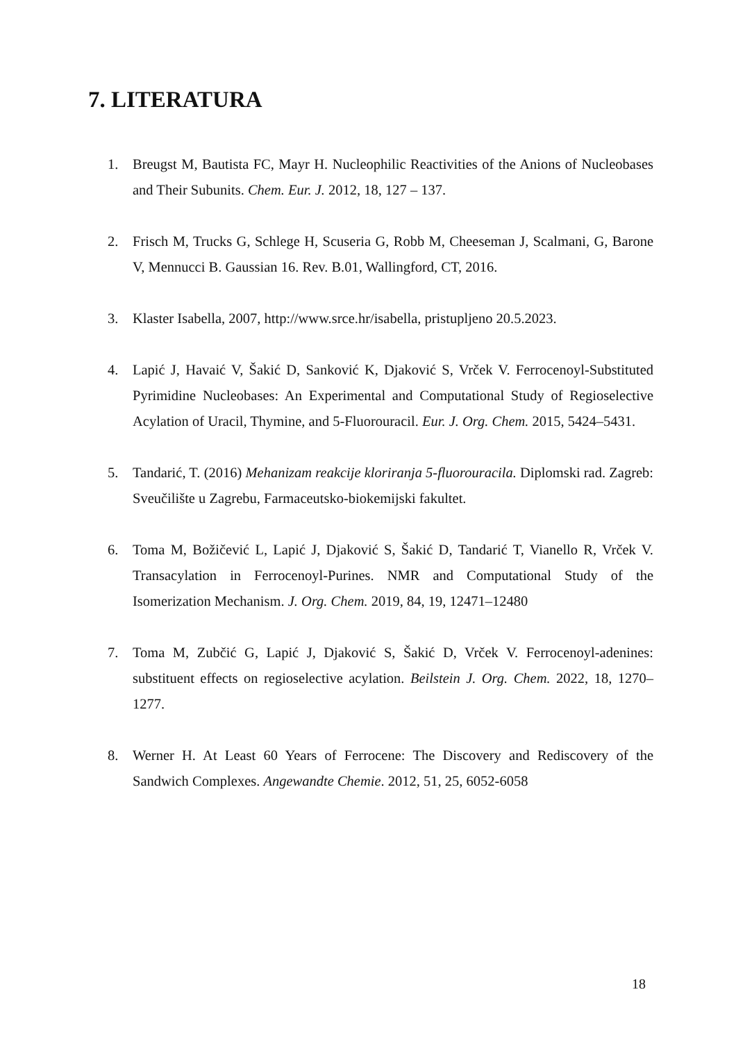7. LITERATURA
1. Breugst M, Bautista FC, Mayr H. Nucleophilic Reactivities of the Anions of Nucleobases and Their Subunits. Chem. Eur. J. 2012, 18, 127 – 137.
2. Frisch M, Trucks G, Schlege H, Scuseria G, Robb M, Cheeseman J, Scalmani, G, Barone V, Mennucci B. Gaussian 16. Rev. B.01, Wallingford, CT, 2016.
3. Klaster Isabella, 2007, http://www.srce.hr/isabella, pristupljeno 20.5.2023.
4. Lapić J, Havaić V, Šakić D, Sanković K, Djaković S, Vrček V. Ferrocenoyl-Substituted Pyrimidine Nucleobases: An Experimental and Computational Study of Regioselective Acylation of Uracil, Thymine, and 5-Fluorouracil. Eur. J. Org. Chem. 2015, 5424–5431.
5. Tandarić, T. (2016) Mehanizam reakcije kloriranja 5-fluorouracila. Diplomski rad. Zagreb: Sveučilište u Zagrebu, Farmaceutsko-biokemijski fakultet.
6. Toma M, Božičević L, Lapić J, Djaković S, Šakić D, Tandarić T, Vianello R, Vrček V. Transacylation in Ferrocenoyl-Purines. NMR and Computational Study of the Isomerization Mechanism. J. Org. Chem. 2019, 84, 19, 12471–12480
7. Toma M, Zubčić G, Lapić J, Djaković S, Šakić D, Vrček V. Ferrocenoyl-adenines: substituent effects on regioselective acylation. Beilstein J. Org. Chem. 2022, 18, 1270–1277.
8. Werner H. At Least 60 Years of Ferrocene: The Discovery and Rediscovery of the Sandwich Complexes. Angewandte Chemie. 2012, 51, 25, 6052-6058
18